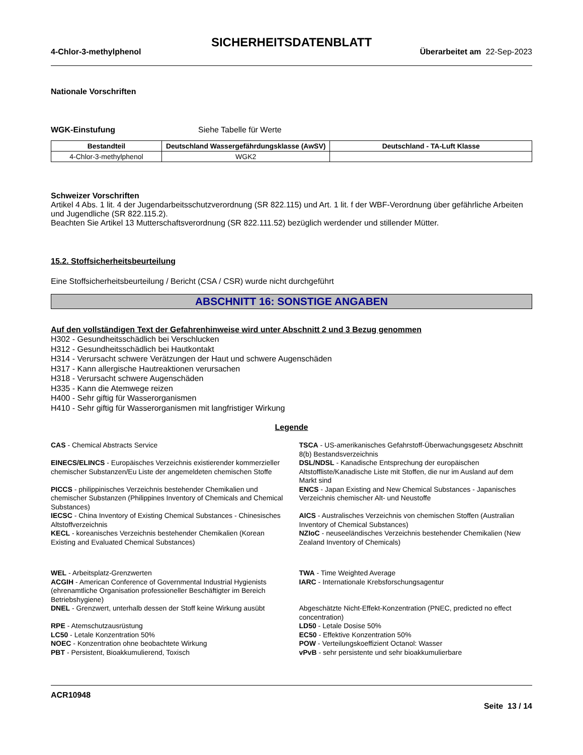SICHERHEITSDATENBLATT
4-Chlor-3-methylphenol Überarbeitet am 22-Sep-2023
Nationale Vorschriften
WGK-Einstufung Siehe Tabelle für Werte
| Bestandteil | Deutschland Wassergefährdungsklasse (AwSV) | Deutschland - TA-Luft Klasse |
| --- | --- | --- |
| 4-Chlor-3-methylphenol | WGK2 | |
Schweizer Vorschriften
Artikel 4 Abs. 1 lit. 4 der Jugendarbeitsschutzverordnung (SR 822.115) und Art. 1 lit. f der WBF-Verordnung über gefährliche Arbeiten und Jugendliche (SR 822.115.2).
Beachten Sie Artikel 13 Mutterschaftsverordnung (SR 822.111.52) bezüglich werdender und stillender Mütter.
15.2. Stoffsicherheitsbeurteilung
Eine Stoffsicherheitsbeurteilung / Bericht (CSA / CSR) wurde nicht durchgeführt
ABSCHNITT 16: SONSTIGE ANGABEN
Auf den vollständigen Text der Gefahrenhinweise wird unter Abschnitt 2 und 3 Bezug genommen
H302 - Gesundheitsschädlich bei Verschlucken
H312 - Gesundheitsschädlich bei Hautkontakt
H314 - Verursacht schwere Verätzungen der Haut und schwere Augenschäden
H317 - Kann allergische Hautreaktionen verursachen
H318 - Verursacht schwere Augenschäden
H335 - Kann die Atemwege reizen
H400 - Sehr giftig für Wasserorganismen
H410 - Sehr giftig für Wasserorganismen mit langfristiger Wirkung
Legende
CAS - Chemical Abstracts Service
TSCA - US-amerikanisches Gefahrstoff-Überwachungsgesetz Abschnitt 8(b) Bestandsverzeichnis
EINECS/ELINCS - Europäisches Verzeichnis existierender kommerzieller chemischer Substanzen/Eu Liste der angemeldeten chemischen Stoffe
DSL/NDSL - Kanadische Entsprechung der europäischen Altstoffliste/Kanadische Liste mit Stoffen, die nur im Ausland auf dem Markt sind
PICCS - philippinisches Verzeichnis bestehender Chemikalien und chemischer Substanzen (Philippines Inventory of Chemicals and Chemical Substances)
ENCS - Japan Existing and New Chemical Substances - Japanisches Verzeichnis chemischer Alt- und Neustoffe
IECSC - China Inventory of Existing Chemical Substances - Chinesisches Altstoffverzeichnis
AICS - Australisches Verzeichnis von chemischen Stoffen (Australian Inventory of Chemical Substances)
KECL - koreanisches Verzeichnis bestehender Chemikalien (Korean Existing and Evaluated Chemical Substances)
NZIoC - neuseeländisches Verzeichnis bestehender Chemikalien (New Zealand Inventory of Chemicals)
WEL - Arbeitsplatz-Grenzwerten
TWA - Time Weighted Average
ACGIH - American Conference of Governmental Industrial Hygienists (ehrenamtliche Organisation professioneller Beschäftigter im Bereich Betriebshygiene)
IARC - Internationale Krebsforschungsagentur
DNEL - Grenzwert, unterhalb dessen der Stoff keine Wirkung ausübt
Abgeschätzte Nicht-Effekt-Konzentration (PNEC, predicted no effect concentration)
RPE - Atemschutzausrüstung
LD50 - Letale Dosise 50%
LC50 - Letale Konzentration 50%
EC50 - Effektive Konzentration 50%
NOEC - Konzentration ohne beobachtete Wirkung
POW - Verteilungskoeffizient Octanol: Wasser
PBT - Persistent, Bioakkumulierend, Toxisch
vPvB - sehr persistente und sehr bioakkumulierbare
ACR10948
Seite 13 / 14